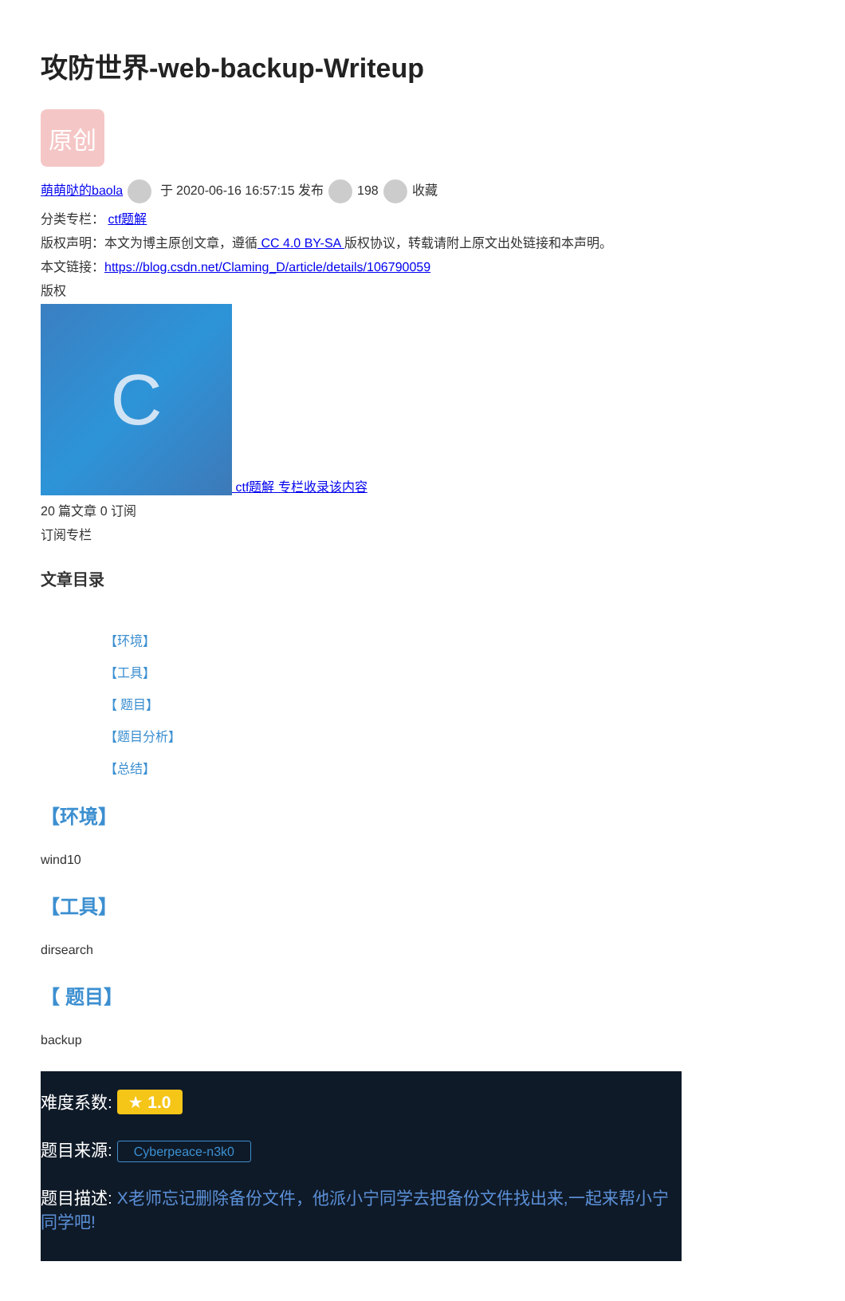攻防世界-web-backup-Writeup
原创
萌萌哒的baola 于 2020-06-16 16:57:15 发布 198 收藏
分类专栏： ctf题解
版权声明：本文为博主原创文章，遵循 CC 4.0 BY-SA 版权协议，转载请附上原文出处链接和本声明。
本文链接：https://blog.csdn.net/Claming_D/article/details/106790059
版权
C ctf题解 专栏收录该内容
20 篇文章 0 订阅
订阅专栏
文章目录
【环境】
【工具】
【 题目】
【题目分析】
【总结】
【环境】
wind10
【工具】
dirsearch
【 题目】
backup
难度系数: ★ 1.0
题目来源: Cyberpeace-n3k0
题目描述: X老师忘记删除备份文件，他派小宁同学去把备份文件找出来,一起来帮小宁同学吧!